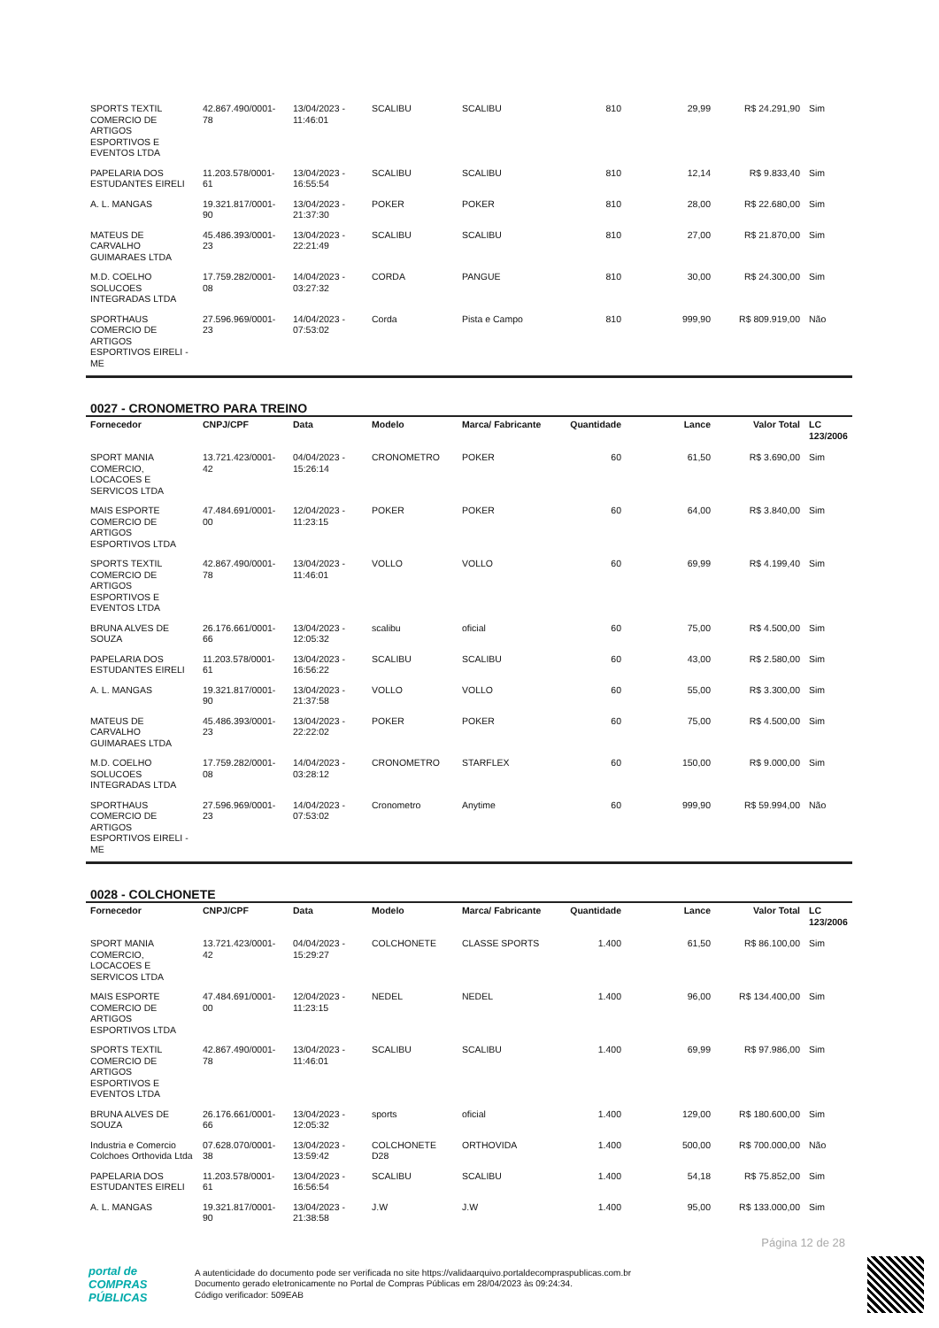| SPORTS TEXTIL COMERCIO DE ARTIGOS ESPORTIVOS E EVENTOS LTDA | 42.867.490/0001-78 | 13/04/2023 - 11:46:01 | SCALIBU | SCALIBU | 810 | 29,99 | R$ 24.291,90 | Sim |
| PAPELARIA DOS ESTUDANTES EIRELI | 11.203.578/0001-61 | 13/04/2023 - 16:55:54 | SCALIBU | SCALIBU | 810 | 12,14 | R$ 9.833,40 | Sim |
| A. L. MANGAS | 19.321.817/0001-90 | 13/04/2023 - 21:37:30 | POKER | POKER | 810 | 28,00 | R$ 22.680,00 | Sim |
| MATEUS DE CARVALHO GUIMARAES LTDA | 45.486.393/0001-23 | 13/04/2023 - 22:21:49 | SCALIBU | SCALIBU | 810 | 27,00 | R$ 21.870,00 | Sim |
| M.D. COELHO SOLUCOES INTEGRADAS LTDA | 17.759.282/0001-08 | 14/04/2023 - 03:27:32 | CORDA | PANGUE | 810 | 30,00 | R$ 24.300,00 | Sim |
| SPORTHAUS COMERCIO DE ARTIGOS ESPORTIVOS EIRELI - ME | 27.596.969/0001-23 | 14/04/2023 - 07:53:02 | Corda | Pista e Campo | 810 | 999,90 | R$ 809.919,00 | Não |
0027 - CRONOMETRO PARA TREINO
| Fornecedor | CNPJ/CPF | Data | Modelo | Marca/ Fabricante | Quantidade | Lance | Valor Total | LC 123/2006 |
| --- | --- | --- | --- | --- | --- | --- | --- | --- |
| SPORT MANIA COMERCIO, LOCACOES E SERVICOS LTDA | 13.721.423/0001-42 | 04/04/2023 - 15:26:14 | CRONOMETRO | POKER | 60 | 61,50 | R$ 3.690,00 | Sim |
| MAIS ESPORTE COMERCIO DE ARTIGOS ESPORTIVOS LTDA | 47.484.691/0001-00 | 12/04/2023 - 11:23:15 | POKER | POKER | 60 | 64,00 | R$ 3.840,00 | Sim |
| SPORTS TEXTIL COMERCIO DE ARTIGOS ESPORTIVOS E EVENTOS LTDA | 42.867.490/0001-78 | 13/04/2023 - 11:46:01 | VOLLO | VOLLO | 60 | 69,99 | R$ 4.199,40 | Sim |
| BRUNA ALVES DE SOUZA | 26.176.661/0001-66 | 13/04/2023 - 12:05:32 | scalibu | oficial | 60 | 75,00 | R$ 4.500,00 | Sim |
| PAPELARIA DOS ESTUDANTES EIRELI | 11.203.578/0001-61 | 13/04/2023 - 16:56:22 | SCALIBU | SCALIBU | 60 | 43,00 | R$ 2.580,00 | Sim |
| A. L. MANGAS | 19.321.817/0001-90 | 13/04/2023 - 21:37:58 | VOLLO | VOLLO | 60 | 55,00 | R$ 3.300,00 | Sim |
| MATEUS DE CARVALHO GUIMARAES LTDA | 45.486.393/0001-23 | 13/04/2023 - 22:22:02 | POKER | POKER | 60 | 75,00 | R$ 4.500,00 | Sim |
| M.D. COELHO SOLUCOES INTEGRADAS LTDA | 17.759.282/0001-08 | 14/04/2023 - 03:28:12 | CRONOMETRO | STARFLEX | 60 | 150,00 | R$ 9.000,00 | Sim |
| SPORTHAUS COMERCIO DE ARTIGOS ESPORTIVOS EIRELI - ME | 27.596.969/0001-23 | 14/04/2023 - 07:53:02 | Cronometro | Anytime | 60 | 999,90 | R$ 59.994,00 | Não |
0028 - COLCHONETE
| Fornecedor | CNPJ/CPF | Data | Modelo | Marca/ Fabricante | Quantidade | Lance | Valor Total | LC 123/2006 |
| --- | --- | --- | --- | --- | --- | --- | --- | --- |
| SPORT MANIA COMERCIO, LOCACOES E SERVICOS LTDA | 13.721.423/0001-42 | 04/04/2023 - 15:29:27 | COLCHONETE | CLASSE SPORTS | 1.400 | 61,50 | R$ 86.100,00 | Sim |
| MAIS ESPORTE COMERCIO DE ARTIGOS ESPORTIVOS LTDA | 47.484.691/0001-00 | 12/04/2023 - 11:23:15 | NEDEL | NEDEL | 1.400 | 96,00 | R$ 134.400,00 | Sim |
| SPORTS TEXTIL COMERCIO DE ARTIGOS ESPORTIVOS E EVENTOS LTDA | 42.867.490/0001-78 | 13/04/2023 - 11:46:01 | SCALIBU | SCALIBU | 1.400 | 69,99 | R$ 97.986,00 | Sim |
| BRUNA ALVES DE SOUZA | 26.176.661/0001-66 | 13/04/2023 - 12:05:32 | sports | oficial | 1.400 | 129,00 | R$ 180.600,00 | Sim |
| Industria e Comercio Colchoes Orthovida Ltda | 07.628.070/0001-38 | 13/04/2023 - 13:59:42 | COLCHONETE D28 | ORTHOVIDA | 1.400 | 500,00 | R$ 700.000,00 | Não |
| PAPELARIA DOS ESTUDANTES EIRELI | 11.203.578/0001-61 | 13/04/2023 - 16:56:54 | SCALIBU | SCALIBU | 1.400 | 54,18 | R$ 75.852,00 | Sim |
| A. L. MANGAS | 19.321.817/0001-90 | 13/04/2023 - 21:38:58 | J.W | J.W | 1.400 | 95,00 | R$ 133.000,00 | Sim |
Página 12 de 28
portal de
COMPRAS
PÚBLICAS
A autenticidade do documento pode ser verificada no site https://validaarquivo.portaldecompraspublicas.com.br
Documento gerado eletronicamente no Portal de Compras Públicas em 28/04/2023 às 09:24:34.
Código verificador: 509EAB